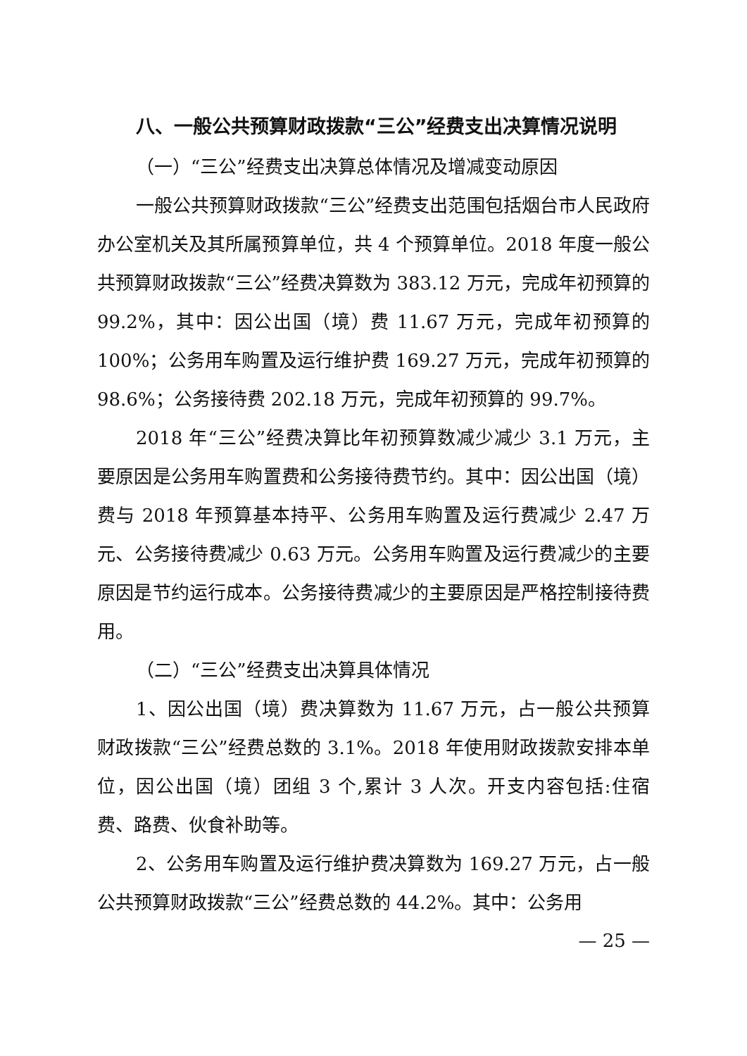八、一般公共预算财政拨款“三公”经费支出决算情况说明
（一）“三公”经费支出决算总体情况及增减变动原因
一般公共预算财政拨款“三公”经费支出范围包括烟台市人民政府办公室机关及其所属预算单位，共 4 个预算单位。2018 年度一般公共预算财政拨款“三公”经费决算数为 383.12 万元，完成年初预算的 99.2%，其中：因公出国（境）费 11.67 万元，完成年初预算的 100%；公务用车购置及运行维护费 169.27 万元，完成年初预算的 98.6%；公务接待费 202.18 万元，完成年初预算的 99.7%。
2018 年“三公”经费决算比年初预算数减少减少 3.1 万元，主要原因是公务用车购置费和公务接待费节约。其中：因公出国（境）费与 2018 年预算基本持平、公务用车购置及运行费减少 2.47 万元、公务接待费减少 0.63 万元。公务用车购置及运行费减少的主要原因是节约运行成本。公务接待费减少的主要原因是严格控制接待费用。
（二）“三公”经费支出决算具体情况
1、因公出国（境）费决算数为 11.67 万元，占一般公共预算财政拨款“三公”经费总数的 3.1%。2018 年使用财政拨款安排本单位，因公出国（境）团组 3 个,累计 3 人次。开支内容包括:住宿费、路费、伙食补助等。
2、公务用车购置及运行维护费决算数为 169.27 万元，占一般公共预算财政拨款“三公”经费总数的 44.2%。其中：公务用
— 25 —